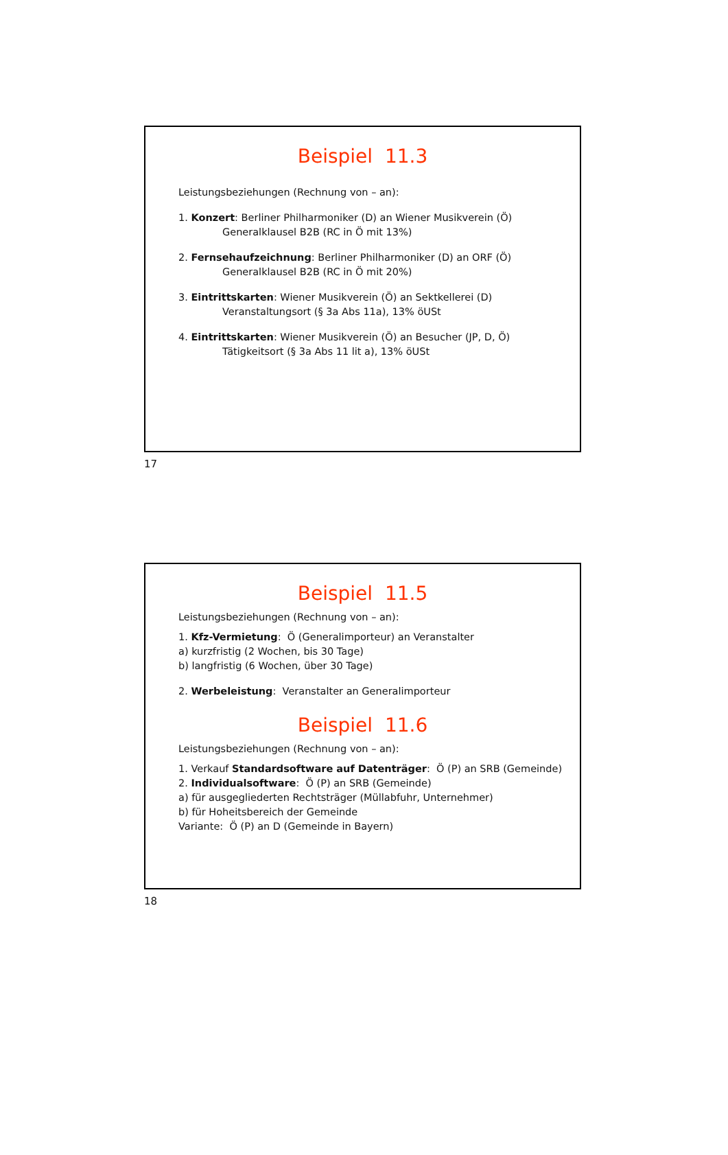Beispiel 11.3
Leistungsbeziehungen (Rechnung von – an):
1. Konzert: Berliner Philharmoniker (D) an Wiener Musikverein (Ö)
Generalklausel B2B (RC in Ö mit 13%)
2. Fernsehaufzeichnung: Berliner Philharmoniker (D) an ORF (Ö)
Generalklausel B2B (RC in Ö mit 20%)
3. Eintrittskarten: Wiener Musikverein (Ö) an Sektkellerei (D)
Veranstaltungsort (§ 3a Abs 11a), 13% öUSt
4. Eintrittskarten: Wiener Musikverein (Ö) an Besucher (JP, D, Ö)
Tätigkeitsort (§ 3a Abs 11 lit a), 13% öUSt
17
Beispiel 11.5
Leistungsbeziehungen (Rechnung von – an):
1. Kfz-Vermietung: Ö (Generalimporteur) an Veranstalter
a) kurzfristig (2 Wochen, bis 30 Tage)
b) langfristig (6 Wochen, über 30 Tage)
2. Werbeleistung: Veranstalter an Generalimporteur
Beispiel 11.6
Leistungsbeziehungen (Rechnung von – an):
1. Verkauf Standardsoftware auf Datenträger: Ö (P) an SRB (Gemeinde)
2. Individualsoftware: Ö (P) an SRB (Gemeinde)
a) für ausgegliederten Rechtsträger (Müllabfuhr, Unternehmer)
b) für Hoheitsbereich der Gemeinde
Variante: Ö (P) an D (Gemeinde in Bayern)
18